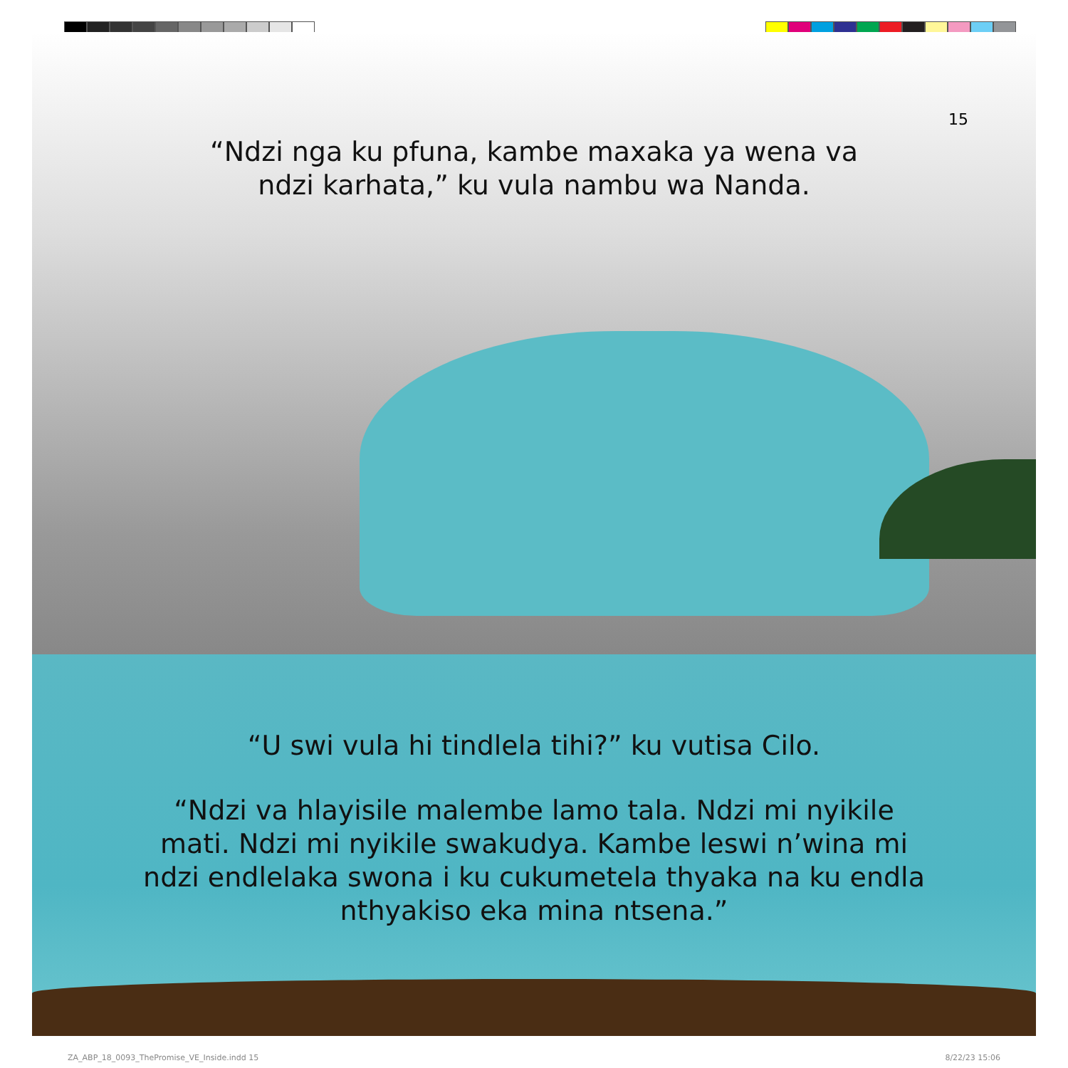15
“Ndzi nga ku pfuna, kambe maxaka ya wena va ndzi karhata,” ku vula nambu wa Nanda.
“U swi vula hi tindlela tihi?” ku vutisa Cilo.
“Ndzi va hlayisile malembe lamo tala. Ndzi mi nyikile mati. Ndzi mi nyikile swakudya. Kambe leswi n’wina mi ndzi endlelaka swona i ku cukumetela thyaka na ku endla nthyakiso eka mina ntsena.”
ZA_ABP_18_0093_ThePromise_VE_Inside.indd 15
8/22/23 15:06